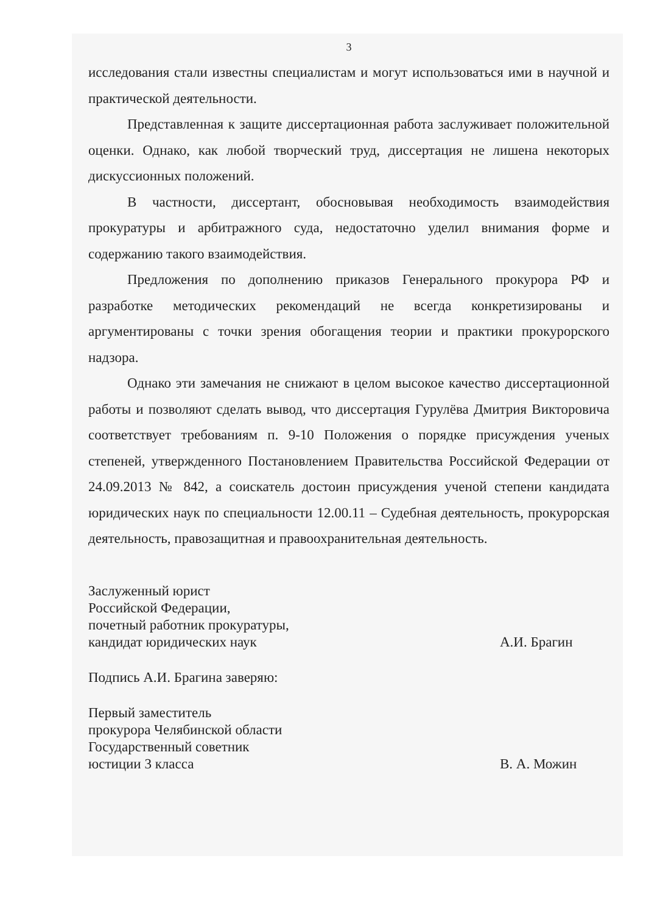3
исследования стали известны специалистам и могут использоваться ими в научной и практической деятельности.
Представленная к защите диссертационная работа заслуживает положительной оценки. Однако, как любой творческий труд, диссертация не лишена некоторых дискуссионных положений.
В частности, диссертант, обосновывая необходимость взаимодействия прокуратуры и арбитражного суда, недостаточно уделил внимания форме и содержанию такого взаимодействия.
Предложения по дополнению приказов Генерального прокурора РФ и разработке методических рекомендаций не всегда конкретизированы и аргументированы с точки зрения обогащения теории и практики прокурорского надзора.
Однако эти замечания не снижают в целом высокое качество диссертационной работы и позволяют сделать вывод, что диссертация Гурулёва Дмитрия Викторовича соответствует требованиям п. 9-10 Положения о порядке присуждения ученых степеней, утвержденного Постановлением Правительства Российской Федерации от 24.09.2013 № 842, а соискатель достоин присуждения ученой степени кандидата юридических наук по специальности 12.00.11 – Судебная деятельность, прокурорская деятельность, правозащитная и правоохранительная деятельность.
Заслуженный юрист
Российской Федерации,
почетный работник прокуратуры,
кандидат юридических наук
А.И. Брагин
Подпись А.И. Брагина заверяю:
Первый заместитель
прокурора Челябинской области
Государственный советник
юстиции 3 класса
В. А. Можин